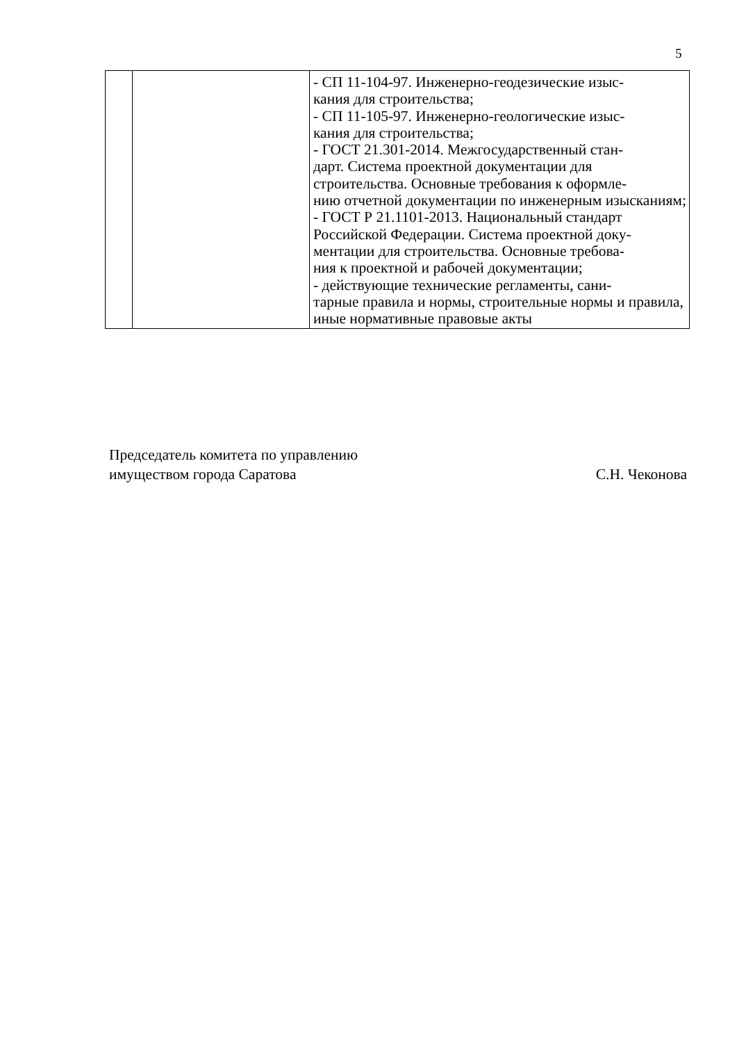5
| | | - СП 11-104-97. Инженерно-геодезические изыс- кания для строительства; - СП 11-105-97. Инженерно-геологические изыс- кания для строительства; - ГОСТ 21.301-2014. Межгосударственный стан- дарт. Система проектной документации для строительства. Основные требования к оформле- нию отчетной документации по инженерным изысканиям; - ГОСТ Р 21.1101-2013. Национальный стандарт Российской Федерации. Система проектной доку- ментации для строительства. Основные требова- ния к проектной и рабочей документации; - действующие технические регламенты, сани- тарные правила и нормы, строительные нормы и правила, иные нормативные правовые акты |
Председатель комитета по управлению
имуществом города Саратова
С.Н. Чеконова